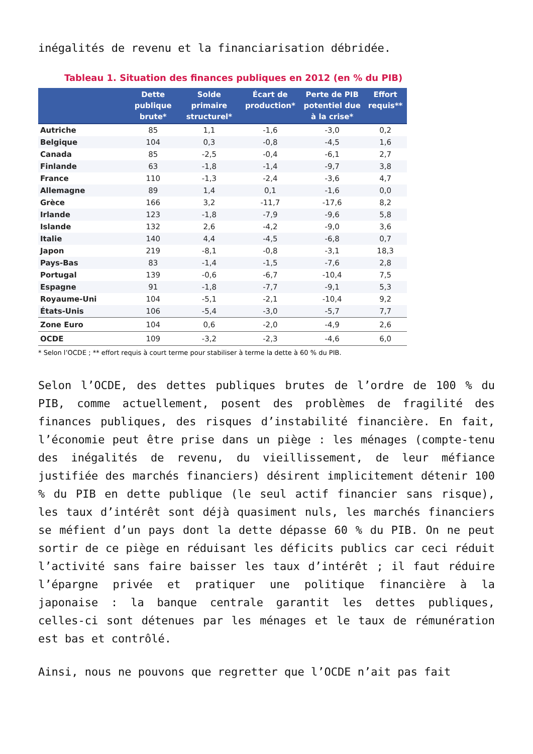inégalités de revenu et la financiarisation débridée.
Tableau 1. Situation des finances publiques en 2012 (en % du PIB)
| | Dette publique brute* | Solde primaire structurel* | Écart de production* | Perte de PIB potentiel due à la crise* | Effort requis** |
| --- | --- | --- | --- | --- | --- |
| Autriche | 85 | 1,1 | -1,6 | -3,0 | 0,2 |
| Belgique | 104 | 0,3 | -0,8 | -4,5 | 1,6 |
| Canada | 85 | -2,5 | -0,4 | -6,1 | 2,7 |
| Finlande | 63 | -1,8 | -1,4 | -9,7 | 3,8 |
| France | 110 | -1,3 | -2,4 | -3,6 | 4,7 |
| Allemagne | 89 | 1,4 | 0,1 | -1,6 | 0,0 |
| Grèce | 166 | 3,2 | -11,7 | -17,6 | 8,2 |
| Irlande | 123 | -1,8 | -7,9 | -9,6 | 5,8 |
| Islande | 132 | 2,6 | -4,2 | -9,0 | 3,6 |
| Italie | 140 | 4,4 | -4,5 | -6,8 | 0,7 |
| Japon | 219 | -8,1 | -0,8 | -3,1 | 18,3 |
| Pays-Bas | 83 | -1,4 | -1,5 | -7,6 | 2,8 |
| Portugal | 139 | -0,6 | -6,7 | -10,4 | 7,5 |
| Espagne | 91 | -1,8 | -7,7 | -9,1 | 5,3 |
| Royaume-Uni | 104 | -5,1 | -2,1 | -10,4 | 9,2 |
| États-Unis | 106 | -5,4 | -3,0 | -5,7 | 7,7 |
| Zone Euro | 104 | 0,6 | -2,0 | -4,9 | 2,6 |
| OCDE | 109 | -3,2 | -2,3 | -4,6 | 6,0 |
* Selon l’OCDE ; ** effort requis à court terme pour stabiliser à terme la dette à 60 % du PIB.
Selon l’OCDE, des dettes publiques brutes de l’ordre de 100 % du PIB, comme actuellement, posent des problèmes de fragilité des finances publiques, des risques d’instabilité financière. En fait, l’économie peut être prise dans un piège : les ménages (compte-tenu des inégalités de revenu, du vieillissement, de leur méfiance justifiée des marchés financiers) désirent implicitement détenir 100 % du PIB en dette publique (le seul actif financier sans risque), les taux d’intérêt sont déjà quasiment nuls, les marchés financiers se méfient d’un pays dont la dette dépasse 60 % du PIB. On ne peut sortir de ce piège en réduisant les déficits publics car ceci réduit l’activité sans faire baisser les taux d’intérêt ; il faut réduire l’épargne privée et pratiquer une politique financière à la japonaise : la banque centrale garantit les dettes publiques, celles-ci sont détenues par les ménages et le taux de rémunération est bas et contrôlé.
Ainsi, nous ne pouvons que regretter que l’OCDE n’ait pas fait